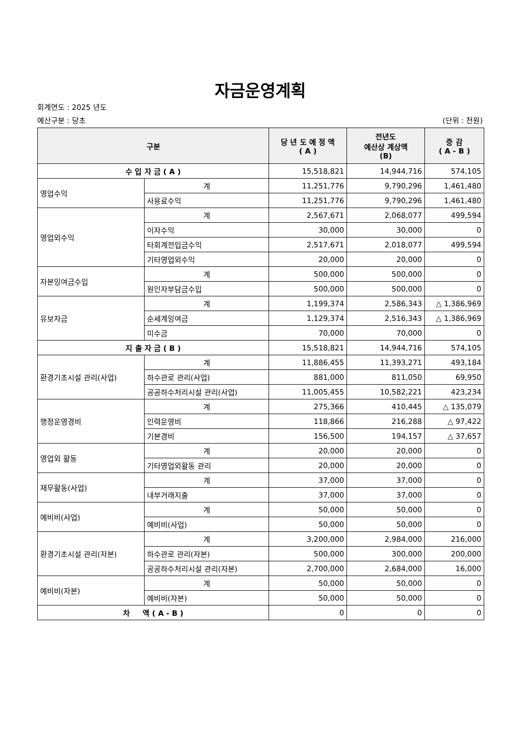자금운영계획
회계연도 : 2025 년도
예산구분 : 당초 (단위 : 천원)
| 구분 | | 당 년 도 예 정 액 ( A ) | 전년도 예산상 계상액 (B) | 증 감 ( A - B ) |
| --- | --- | --- | --- | --- |
| 수 입 자 금 ( A ) | | 15,518,821 | 14,944,716 | 574,105 |
| 영업수익 | 계 | 11,251,776 | 9,790,296 | 1,461,480 |
| | 사용료수익 | 11,251,776 | 9,790,296 | 1,461,480 |
| 영업외수익 | 계 | 2,567,671 | 2,068,077 | 499,594 |
| | 이자수익 | 30,000 | 30,000 | 0 |
| | 타회계전입금수익 | 2,517,671 | 2,018,077 | 499,594 |
| | 기타영업외수익 | 20,000 | 20,000 | 0 |
| 자본잉여금수입 | 계 | 500,000 | 500,000 | 0 |
| | 원인자부담금수입 | 500,000 | 500,000 | 0 |
| 유보자금 | 계 | 1,199,374 | 2,586,343 | △ 1,386,969 |
| | 순세계잉여금 | 1,129,374 | 2,516,343 | △ 1,386,969 |
| | 미수금 | 70,000 | 70,000 | 0 |
| 지 출 자 금 ( B ) | | 15,518,821 | 14,944,716 | 574,105 |
| 환경기초시설 관리(사업) | 계 | 11,886,455 | 11,393,271 | 493,184 |
| | 하수관로 관리(사업) | 881,000 | 811,050 | 69,950 |
| | 공공하수처리시설 관리(사업) | 11,005,455 | 10,582,221 | 423,234 |
| 행정운영경비 | 계 | 275,366 | 410,445 | △ 135,079 |
| | 인력운영비 | 118,866 | 216,288 | △ 97,422 |
| | 기본경비 | 156,500 | 194,157 | △ 37,657 |
| 영업외 활동 | 계 | 20,000 | 20,000 | 0 |
| | 기타영업외활동 관리 | 20,000 | 20,000 | 0 |
| 재무활동(사업) | 계 | 37,000 | 37,000 | 0 |
| | 내부거래지출 | 37,000 | 37,000 | 0 |
| 예비비(사업) | 계 | 50,000 | 50,000 | 0 |
| | 예비비(사업) | 50,000 | 50,000 | 0 |
| 환경기초시설 관리(자본) | 계 | 3,200,000 | 2,984,000 | 216,000 |
| | 하수관로 관리(자본) | 500,000 | 300,000 | 200,000 |
| | 공공하수처리시설 관리(자본) | 2,700,000 | 2,684,000 | 16,000 |
| 예비비(자본) | 계 | 50,000 | 50,000 | 0 |
| | 예비비(자본) | 50,000 | 50,000 | 0 |
| 차 액 ( A - B ) | | 0 | 0 | 0 |